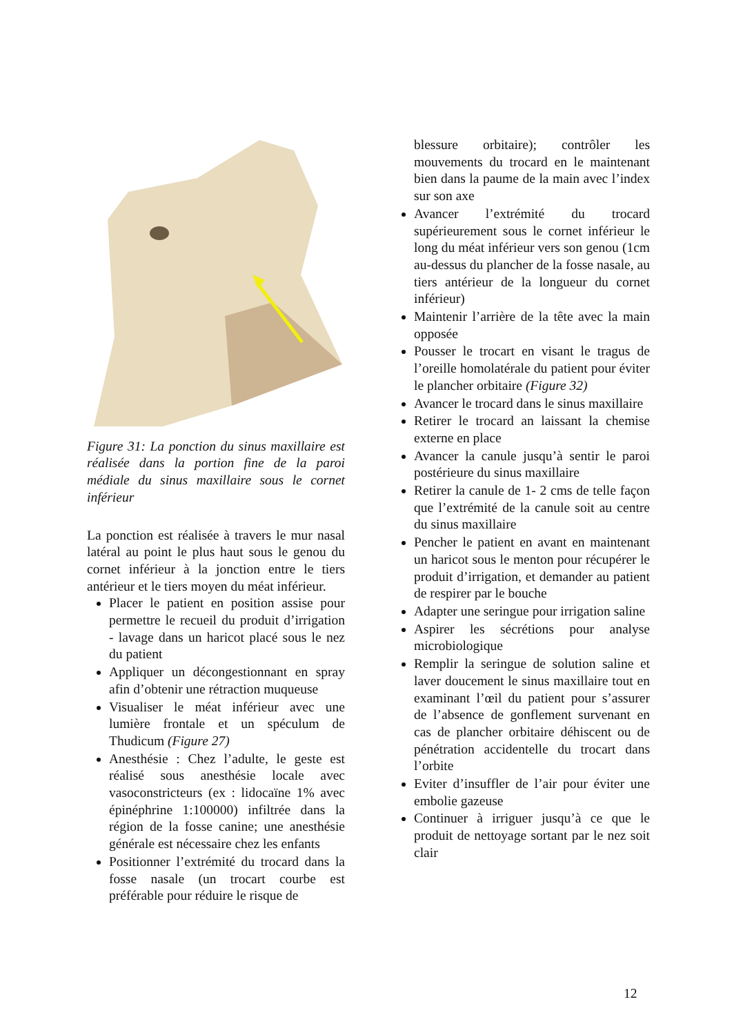Figure 31: La ponction du sinus maxillaire est réalisée dans la portion fine de la paroi médiale du sinus maxillaire sous le cornet inférieur
La ponction est réalisée à travers le mur nasal latéral au point le plus haut sous le genou du cornet inférieur à la jonction entre le tiers antérieur et le tiers moyen du méat inférieur.
Placer le patient en position assise pour permettre le recueil du produit d’irrigation - lavage dans un haricot placé sous le nez du patient
Appliquer un décongestionnant en spray afin d’obtenir une rétraction muqueuse
Visualiser le méat inférieur avec une lumière frontale et un spéculum de Thudicum (Figure 27)
Anesthésie : Chez l’adulte, le geste est réalisé sous anesthésie locale avec vasoconstricteurs (ex : lidocaïne 1% avec épinéphrine 1:100000) infiltrée dans la région de la fosse canine; une anesthésie générale est nécessaire chez les enfants
Positionner l’extrémité du trocard dans la fosse nasale (un trocart courbe est préférable pour réduire le risque de
blessure orbitaire); contrôler les mouvements du trocard en le maintenant bien dans la paume de la main avec l’index sur son axe
Avancer l’extrémité du trocard supérieurement sous le cornet inférieur le long du méat inférieur vers son genou (1cm au-dessus du plancher de la fosse nasale, au tiers antérieur de la longueur du cornet inférieur)
Maintenir l’arrière de la tête avec la main opposée
Pousser le trocart en visant le tragus de l’oreille homolatérale du patient pour éviter le plancher orbitaire (Figure 32)
Avancer le trocard dans le sinus maxillaire
Retirer le trocard an laissant la chemise externe en place
Avancer la canule jusqu’à sentir le paroi postérieure du sinus maxillaire
Retirer la canule de 1- 2 cms de telle façon que l’extrémité de la canule soit au centre du sinus maxillaire
Pencher le patient en avant en maintenant un haricot sous le menton pour récupérer le produit d’irrigation, et demander au patient de respirer par le bouche
Adapter une seringue pour irrigation saline
Aspirer les sécrétions pour analyse microbiologique
Remplir la seringue de solution saline et laver doucement le sinus maxillaire tout en examinant l’œil du patient pour s’assurer de l’absence de gonflement survenant en cas de plancher orbitaire déhiscent ou de pénétration accidentelle du trocart dans l’orbite
Eviter d’insuffler de l’air pour éviter une embolie gazeuse
Continuer à irriguer jusqu’à ce que le produit de nettoyage sortant par le nez soit clair
12